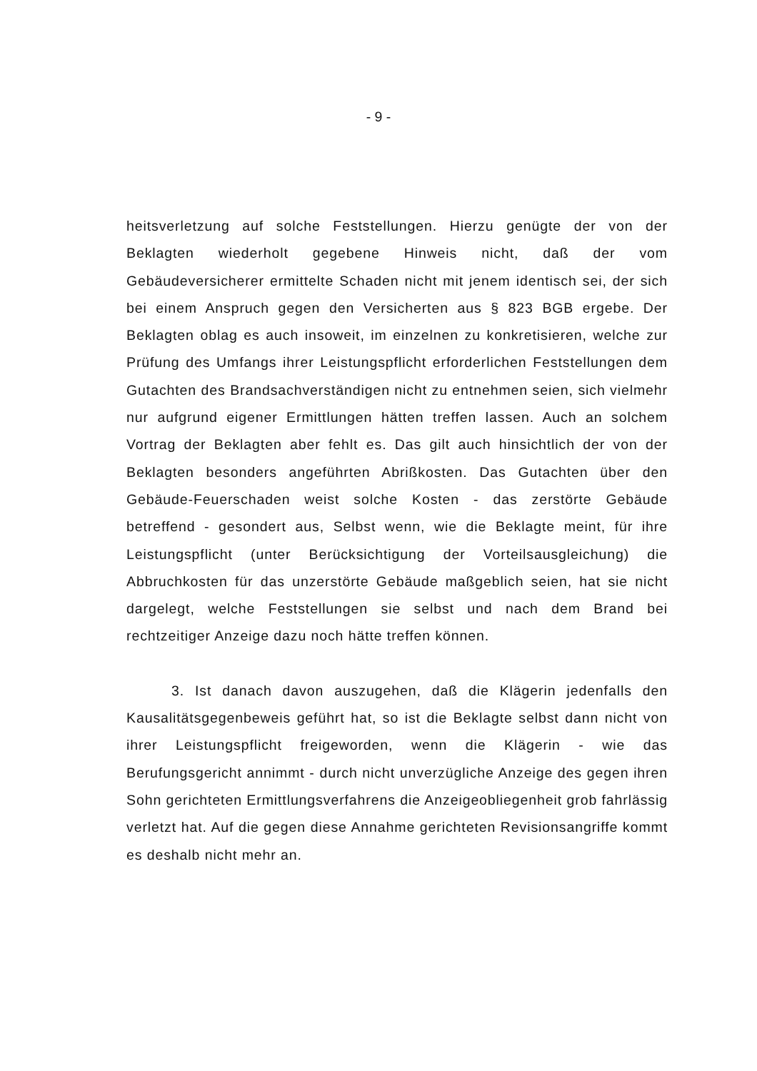- 9 -
heitsverletzung auf solche Feststellungen. Hierzu genügte der von der Beklagten wiederholt gegebene Hinweis nicht, daß der vom Gebäudeversicherer ermittelte Schaden nicht mit jenem identisch sei, der sich bei einem Anspruch gegen den Versicherten aus § 823 BGB ergebe. Der Beklagten oblag es auch insoweit, im einzelnen zu konkretisieren, welche zur Prüfung des Umfangs ihrer Leistungspflicht erforderlichen Feststellungen dem Gutachten des Brandsachverständigen nicht zu entnehmen seien, sich vielmehr nur aufgrund eigener Ermittlungen hätten treffen lassen. Auch an solchem Vortrag der Beklagten aber fehlt es. Das gilt auch hinsichtlich der von der Beklagten besonders angeführten Abrißkosten. Das Gutachten über den Gebäude-Feuerschaden weist solche Kosten - das zerstörte Gebäude betreffend - gesondert aus, Selbst wenn, wie die Beklagte meint, für ihre Leistungspflicht (unter Berücksichtigung der Vorteilsausgleichung) die Abbruchkosten für das unzerstörte Gebäude maßgeblich seien, hat sie nicht dargelegt, welche Feststellungen sie selbst und nach dem Brand bei rechtzeitiger Anzeige dazu noch hätte treffen können.
3. Ist danach davon auszugehen, daß die Klägerin jedenfalls den Kausalitätsgegenbeweis geführt hat, so ist die Beklagte selbst dann nicht von ihrer Leistungspflicht freigeworden, wenn die Klägerin - wie das Berufungsgericht annimmt - durch nicht unverzügliche Anzeige des gegen ihren Sohn gerichteten Ermittlungsverfahrens die Anzeigeobliegenheit grob fahrlässig verletzt hat. Auf die gegen diese Annahme gerichteten Revisionsangriffe kommt es deshalb nicht mehr an.